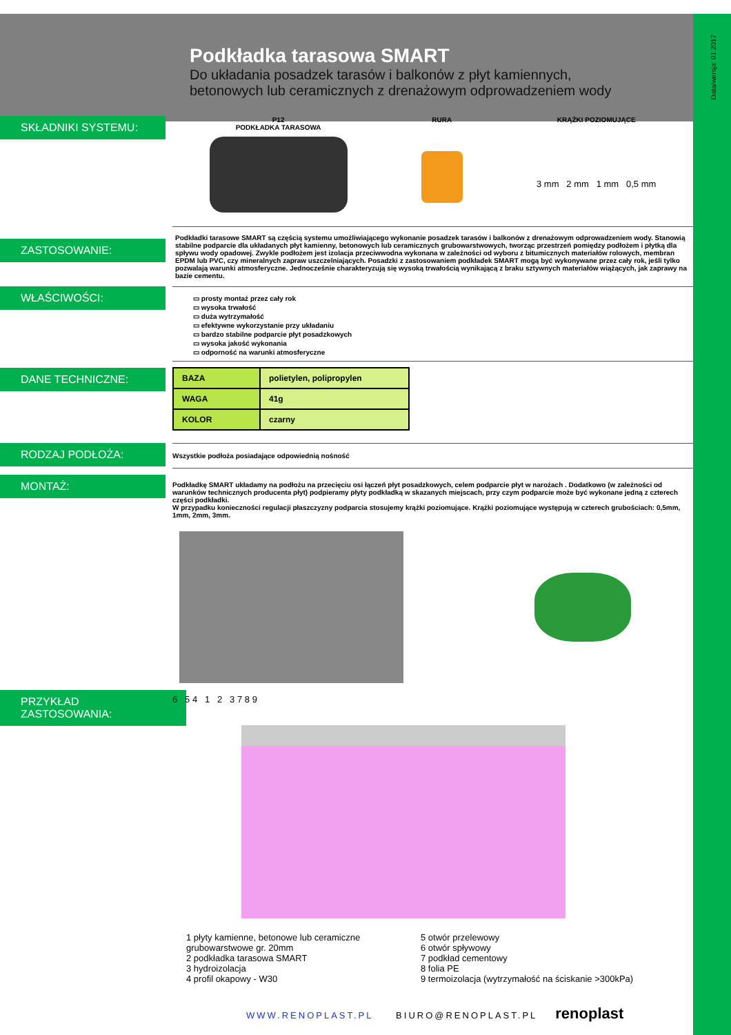Data/wersja: 01.2017
Podkładka tarasowa SMART
Do układania posadzek tarasów i balkonów z płyt kamiennych,
betonowych lub ceramicznych z drenażowym odprowadzeniem wody
SKŁADNIKI SYSTEMU:
P12
PODKŁADKA TARASOWA
RURA KRĄŻKI POZIOMUJĄCE
3 mm 2 mm 1 mm 0,5 mm
ZASTOSOWANIE:
Podkładki tarasowe SMART są częścią systemu umożliwiającego wykonanie posadzek tarasów i balkonów z drenażowym odprowadzeniem wody. Stanowią stabilne podparcie dla układanych płyt kamienny, betonowych lub ceramicznych grubowarstwowych, tworząc przestrzeń pomiędzy podłożem i płytką dla spływu wody opadowej. Zwykle podłożem jest izolacja przeciwwodna wykonana w zależności od wyboru z bitumicznych materiałów rolowych, membran EPDM lub PVC, czy mineralnych zapraw uszczelniających. Posadzki z zastosowaniem podkładek SMART mogą być wykonywane przez cały rok, jeśli tylko pozwalają warunki atmosferyczne. Jednocześnie charakteryzują się wysoką trwałością wynikającą z braku sztywnych materiałów wiążących, jak zaprawy na bazie cementu.
WŁAŚCIWOŚCI:
▭ prosty montaż przez cały rok
▭ wysoka trwałość
▭ duża wytrzymałość
▭ efektywne wykorzystanie przy układaniu
▭ bardzo stabilne podparcie płyt posadzkowych
▭ wysoka jakość wykonania
▭ odporność na warunki atmosferyczne
DANE TECHNICZNE:
| BAZA | polietylen, polipropylen |
| WAGA | 41g |
| KOLOR | czarny |
RODZAJ PODŁOŻA:
Wszystkie podłoża posiadające odpowiednią nośność
MONTAŻ:
Podkładkę SMART układamy na podłożu na przecięciu osi łączeń płyt posadzkowych, celem podparcie płyt w narożach . Dodatkowo (w zależności od warunków technicznych producenta płyt) podpieramy płyty podkładką w skazanych miejscach, przy czym podparcie może być wykonane jedną z czterech części podkładki.
W przypadku konieczności regulacji płaszczyzny podparcia stosujemy krążki poziomujące. Krążki poziomujące występują w czterech grubościach: 0,5mm, 1mm, 2mm, 3mm.
PRZYKŁAD
ZASTOSOWANIA:
6 5 4 1 2 3 7 8 9
1 płyty kamienne, betonowe lub ceramiczne grubowarstwowe gr. 20mm
2 podkładka tarasowa SMART
3 hydroizolacja
4 profil okapowy - W30
5 otwór przelewowy
6 otwór spływowy
7 podkład cementowy
8 folia PE
9 termoizolacja (wytrzymałość na ściskanie >300kPa)
WWW.RENOPLAST.PL BIURO@RENOPLAST.PL renoplast